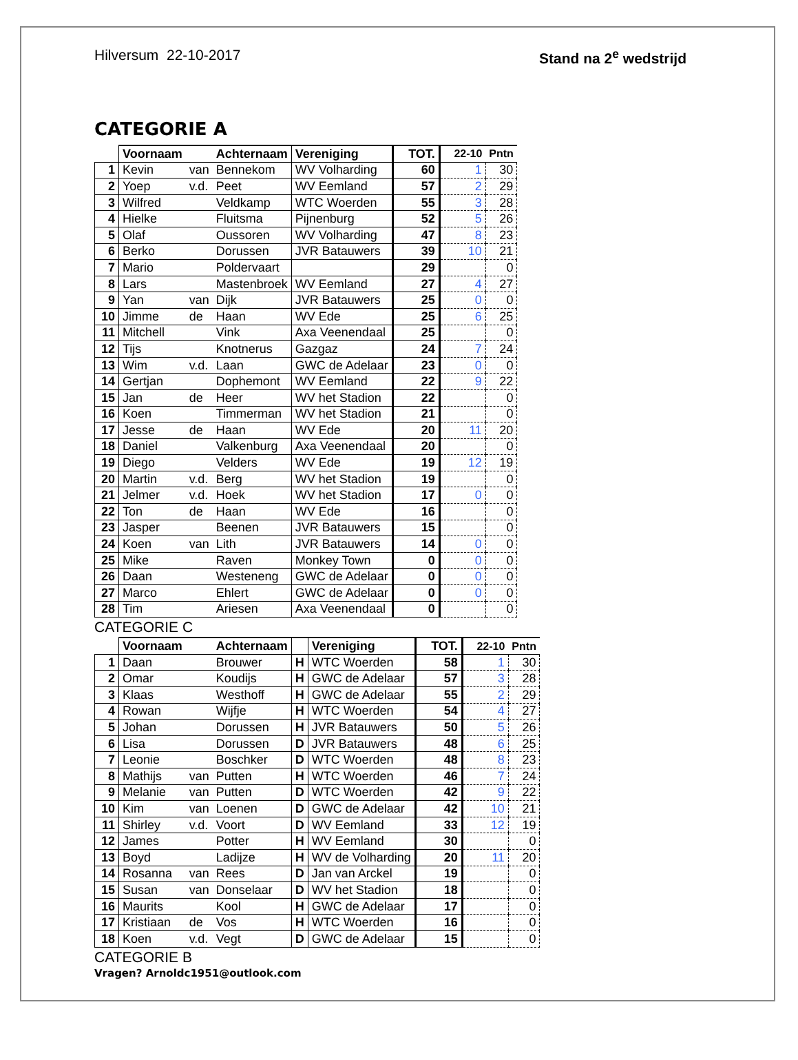Hilversum 22-10-2017 Stand na 2<sup>e</sup> wedstrijd
CATEGORIE A
| | Voornaam | | Achternaam | Vereniging | TOT. | 22-10 | Pntn |
| --- | --- | --- | --- | --- | --- | --- | --- |
| 1 | Kevin | van | Bennekom | WV Volharding | 60 | 1 | 30 |
| 2 | Yoep | v.d. | Peet | WV Eemland | 57 | 2 | 29 |
| 3 | Wilfred | | Veldkamp | WTC Woerden | 55 | 3 | 28 |
| 4 | Hielke | | Fluitsma | Pijnenburg | 52 | 5 | 26 |
| 5 | Olaf | | Oussoren | WV Volharding | 47 | 8 | 23 |
| 6 | Berko | | Dorussen | JVR Batauwers | 39 | 10 | 21 |
| 7 | Mario | | Poldervaart | | 29 | | 0 |
| 8 | Lars | | Mastenbroek | WV Eemland | 27 | 4 | 27 |
| 9 | Yan | van | Dijk | JVR Batauwers | 25 | 0 | 0 |
| 10 | Jimme | de | Haan | WV Ede | 25 | 6 | 25 |
| 11 | Mitchell | | Vink | Axa Veenendaal | 25 | | 0 |
| 12 | Tijs | | Knotnerus | Gazgaz | 24 | 7 | 24 |
| 13 | Wim | v.d. | Laan | GWC de Adelaar | 23 | 0 | 0 |
| 14 | Gertjan | | Dophemont | WV Eemland | 22 | 9 | 22 |
| 15 | Jan | de | Heer | WV het Stadion | 22 | | 0 |
| 16 | Koen | | Timmerman | WV het Stadion | 21 | | 0 |
| 17 | Jesse | de | Haan | WV Ede | 20 | 11 | 20 |
| 18 | Daniel | | Valkenburg | Axa Veenendaal | 20 | | 0 |
| 19 | Diego | | Velders | WV Ede | 19 | 12 | 19 |
| 20 | Martin | v.d. | Berg | WV het Stadion | 19 | | 0 |
| 21 | Jelmer | v.d. | Hoek | WV het Stadion | 17 | 0 | 0 |
| 22 | Ton | de | Haan | WV Ede | 16 | | 0 |
| 23 | Jasper | | Beenen | JVR Batauwers | 15 | | 0 |
| 24 | Koen | van | Lith | JVR Batauwers | 14 | 0 | 0 |
| 25 | Mike | | Raven | Monkey Town | 0 | 0 | 0 |
| 26 | Daan | | Westeneng | GWC de Adelaar | 0 | 0 | 0 |
| 27 | Marco | | Ehlert | GWC de Adelaar | 0 | 0 | 0 |
| 28 | Tim | | Ariesen | Axa Veenendaal | 0 | | 0 |
CATEGORIE C
| | Voornaam | | Achternaam | | Vereniging | TOT. | 22-10 | Pntn |
| --- | --- | --- | --- | --- | --- | --- | --- | --- |
| 1 | Daan | | Brouwer | H | WTC Woerden | 58 | 1 | 30 |
| 2 | Omar | | Koudijs | H | GWC de Adelaar | 57 | 3 | 28 |
| 3 | Klaas | | Westhoff | H | GWC de Adelaar | 55 | 2 | 29 |
| 4 | Rowan | | Wijfje | H | WTC Woerden | 54 | 4 | 27 |
| 5 | Johan | | Dorussen | H | JVR Batauwers | 50 | 5 | 26 |
| 6 | Lisa | | Dorussen | D | JVR Batauwers | 48 | 6 | 25 |
| 7 | Leonie | | Boschker | D | WTC Woerden | 48 | 8 | 23 |
| 8 | Mathijs | van | Putten | H | WTC Woerden | 46 | 7 | 24 |
| 9 | Melanie | van | Putten | D | WTC Woerden | 42 | 9 | 22 |
| 10 | Kim | van | Loenen | D | GWC de Adelaar | 42 | 10 | 21 |
| 11 | Shirley | v.d. | Voort | D | WV Eemland | 33 | 12 | 19 |
| 12 | James | | Potter | H | WV Eemland | 30 | | 0 |
| 13 | Boyd | | Ladijze | H | WV de Volharding | 20 | 11 | 20 |
| 14 | Rosanna | van | Rees | D | Jan van Arckel | 19 | | 0 |
| 15 | Susan | van | Donselaar | D | WV het Stadion | 18 | | 0 |
| 16 | Maurits | | Kool | H | GWC de Adelaar | 17 | | 0 |
| 17 | Kristiaan | de | Vos | H | WTC Woerden | 16 | | 0 |
| 18 | Koen | v.d. | Vegt | D | GWC de Adelaar | 15 | | 0 |
CATEGORIE B
Vragen? Arnoldc1951@outlook.com